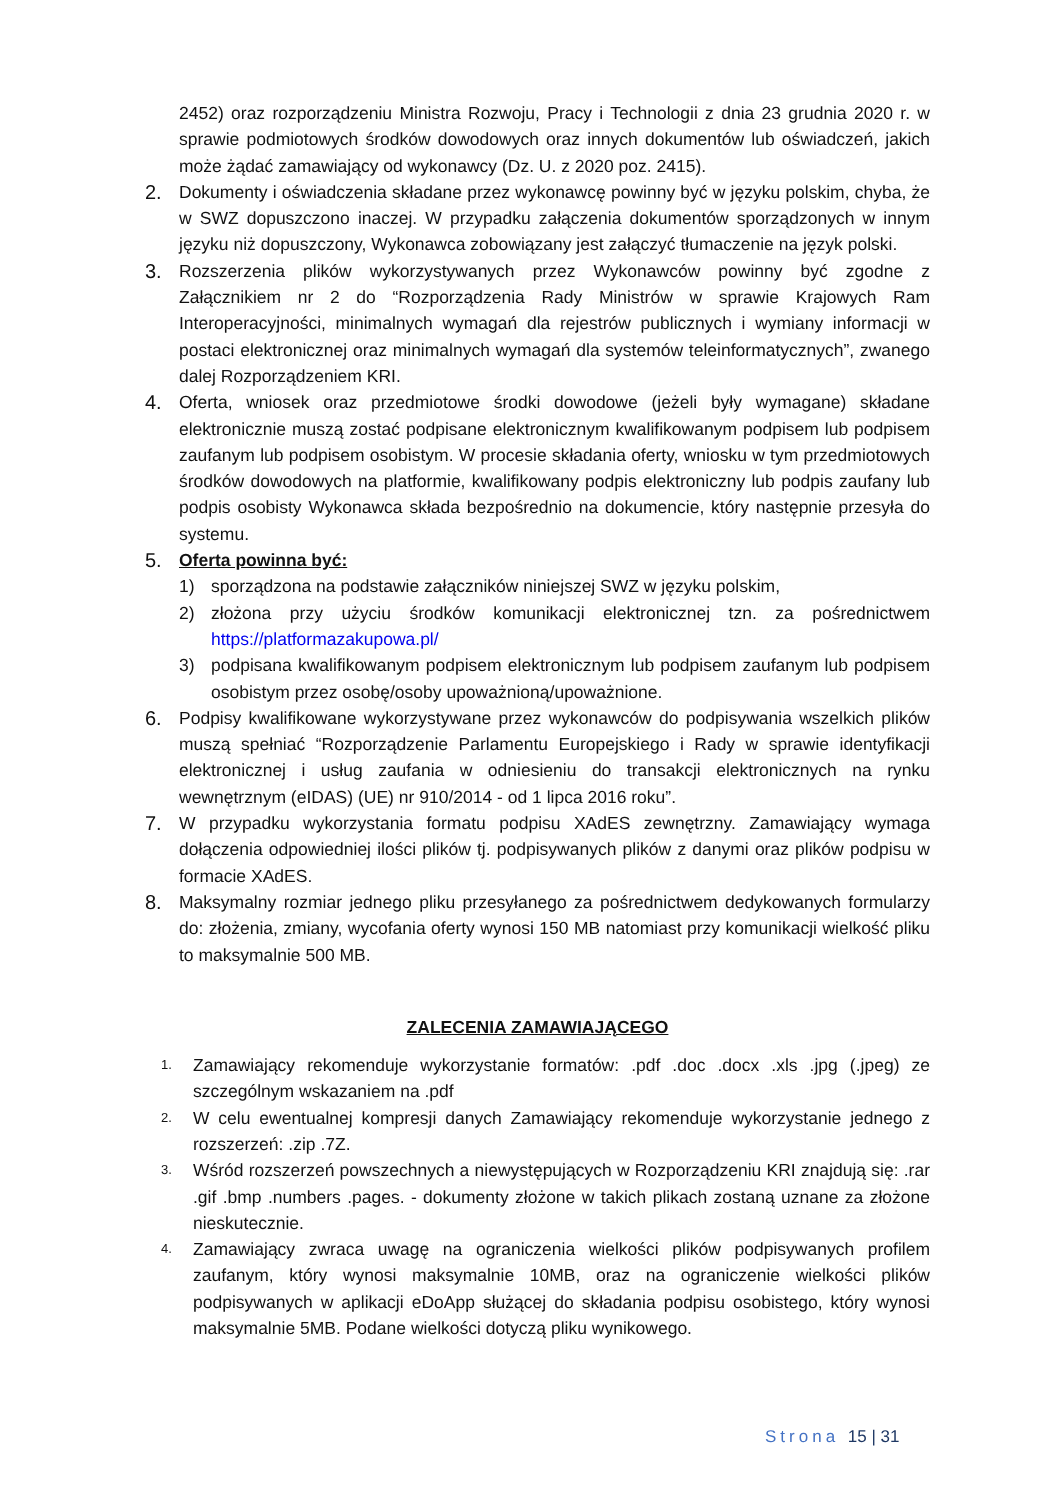2452) oraz rozporządzeniu Ministra Rozwoju, Pracy i Technologii z dnia 23 grudnia 2020 r. w sprawie podmiotowych środków dowodowych oraz innych dokumentów lub oświadczeń, jakich może żądać zamawiający od wykonawcy (Dz. U. z 2020 poz. 2415).
2. Dokumenty i oświadczenia składane przez wykonawcę powinny być w języku polskim, chyba, że w SWZ dopuszczono inaczej. W przypadku załączenia dokumentów sporządzonych w innym języku niż dopuszczony, Wykonawca zobowiązany jest załączyć tłumaczenie na język polski.
3. Rozszerzenia plików wykorzystywanych przez Wykonawców powinny być zgodne z Załącznikiem nr 2 do “Rozporządzenia Rady Ministrów w sprawie Krajowych Ram Interoperacyjności, minimalnych wymagań dla rejestrów publicznych i wymiany informacji w postaci elektronicznej oraz minimalnych wymagań dla systemów teleinformatycznych”, zwanego dalej Rozporządzeniem KRI.
4. Oferta, wniosek oraz przedmiotowe środki dowodowe (jeżeli były wymagane) składane elektronicznie muszą zostać podpisane elektronicznym kwalifikowanym podpisem lub podpisem zaufanym lub podpisem osobistym. W procesie składania oferty, wniosku w tym przedmiotowych środków dowodowych na platformie, kwalifikowany podpis elektroniczny lub podpis zaufany lub podpis osobisty Wykonawca składa bezpośrednio na dokumencie, który następnie przesyła do systemu.
5. Oferta powinna być:
1) sporządzona na podstawie załączników niniejszej SWZ w języku polskim,
2) złożona przy użyciu środków komunikacji elektronicznej tzn. za pośrednictwem https://platformazakupowa.pl/
3) podpisana kwalifikowanym podpisem elektronicznym lub podpisem zaufanym lub podpisem osobistym przez osobę/osoby upoważnioną/upoważnione.
6. Podpisy kwalifikowane wykorzystywane przez wykonawców do podpisywania wszelkich plików muszą spełniać “Rozporządzenie Parlamentu Europejskiego i Rady w sprawie identyfikacji elektronicznej i usług zaufania w odniesieniu do transakcji elektronicznych na rynku wewnętrznym (eIDAS) (UE) nr 910/2014 - od 1 lipca 2016 roku”.
7. W przypadku wykorzystania formatu podpisu XAdES zewnętrzny. Zamawiający wymaga dołączenia odpowiedniej ilości plików tj. podpisywanych plików z danymi oraz plików podpisu w formacie XAdES.
8. Maksymalny rozmiar jednego pliku przesyłanego za pośrednictwem dedykowanych formularzy do: złożenia, zmiany, wycofania oferty wynosi 150 MB natomiast przy komunikacji wielkość pliku to maksymalnie 500 MB.
ZALECENIA ZAMAWIAJĄCEGO
1.
Zamawiający rekomenduje wykorzystanie formatów: .pdf .doc .docx .xls .jpg (.jpeg) ze szczególnym wskazaniem na .pdf
2.
W celu ewentualnej kompresji danych Zamawiający rekomenduje wykorzystanie jednego z rozszerzeń: .zip .7Z.
3.
Wśród rozszerzeń powszechnych a niewystępujących w Rozporządzeniu KRI znajdują się: .rar .gif .bmp .numbers .pages. - dokumenty złożone w takich plikach zostaną uznane za złożone nieskutecznie.
4.
Zamawiający zwraca uwagę na ograniczenia wielkości plików podpisywanych profilem zaufanym, który wynosi maksymalnie 10MB, oraz na ograniczenie wielkości plików podpisywanych w aplikacji eDoApp służącej do składania podpisu osobistego, który wynosi maksymalnie 5MB. Podane wielkości dotyczą pliku wynikowego.
Strona 15 | 31